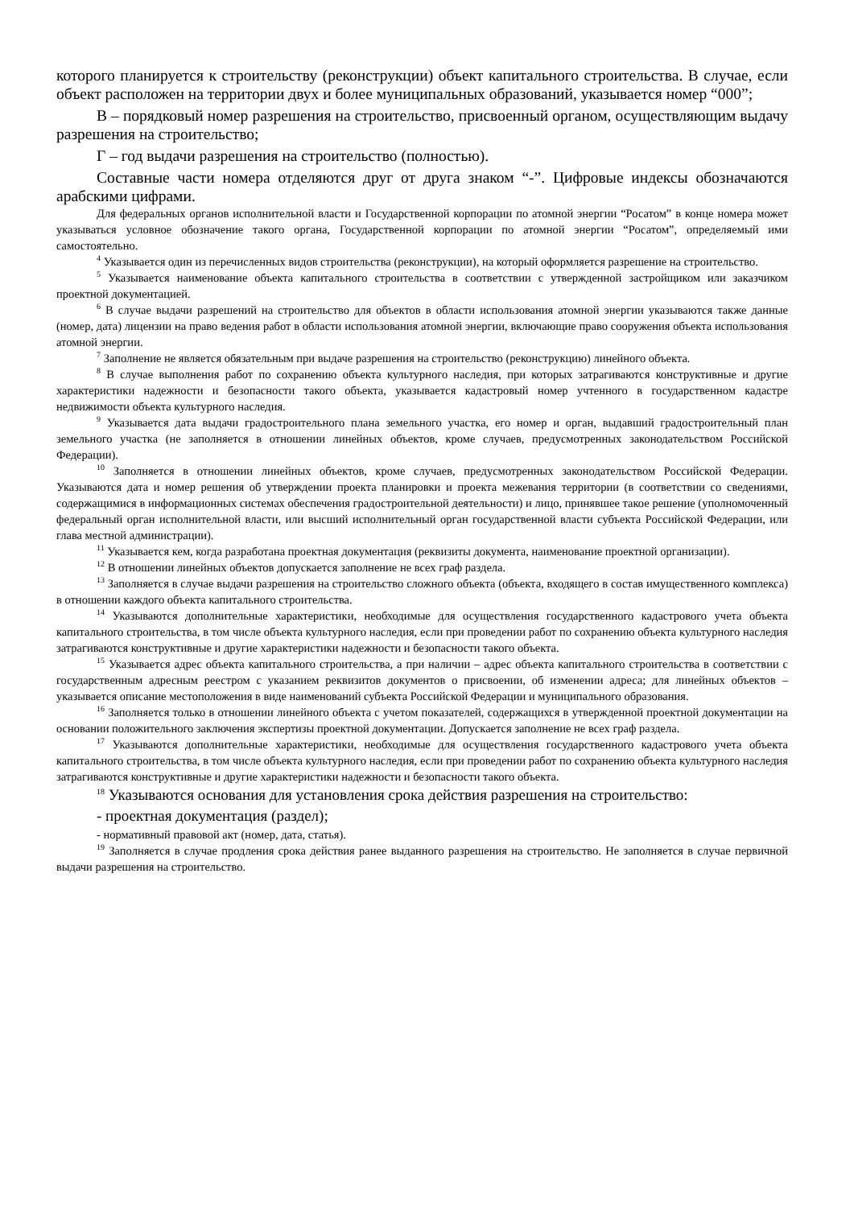которого планируется к строительству (реконструкции) объект капитального строительства. В случае, если объект расположен на территории двух и более муниципальных образований, указывается номер “000”;
В – порядковый номер разрешения на строительство, присвоенный органом, осуществляющим выдачу разрешения на строительство;
Г – год выдачи разрешения на строительство (полностью).
Составные части номера отделяются друг от друга знаком “-”. Цифровые индексы обозначаются арабскими цифрами.
Для федеральных органов исполнительной власти и Государственной корпорации по атомной энергии “Росатом” в конце номера может указываться условное обозначение такого органа, Государственной корпорации по атомной энергии “Росатом”, определяемый ими самостоятельно.
<sup>4</sup> Указывается один из перечисленных видов строительства (реконструкции), на который оформляется разрешение на строительство.
<sup>5</sup> Указывается наименование объекта капитального строительства в соответствии с утвержденной застройщиком или заказчиком проектной документацией.
<sup>6</sup> В случае выдачи разрешений на строительство для объектов в области использования атомной энергии указываются также данные (номер, дата) лицензии на право ведения работ в области использования атомной энергии, включающие право сооружения объекта использования атомной энергии.
<sup>7</sup> Заполнение не является обязательным при выдаче разрешения на строительство (реконструкцию) линейного объекта.
<sup>8</sup> В случае выполнения работ по сохранению объекта культурного наследия, при которых затрагиваются конструктивные и другие характеристики надежности и безопасности такого объекта, указывается кадастровый номер учтенного в государственном кадастре недвижимости объекта культурного наследия.
<sup>9</sup> Указывается дата выдачи градостроительного плана земельного участка, его номер и орган, выдавший градостроительный план земельного участка (не заполняется в отношении линейных объектов, кроме случаев, предусмотренных законодательством Российской Федерации).
<sup>10</sup> Заполняется в отношении линейных объектов, кроме случаев, предусмотренных законодательством Российской Федерации. Указываются дата и номер решения об утверждении проекта планировки и проекта межевания территории (в соответствии со сведениями, содержащимися в информационных системах обеспечения градостроительной деятельности) и лицо, принявшее такое решение (уполномоченный федеральный орган исполнительной власти, или высший исполнительный орган государственной власти субъекта Российской Федерации, или глава местной администрации).
<sup>11</sup> Указывается кем, когда разработана проектная документация (реквизиты документа, наименование проектной организации).
<sup>12</sup> В отношении линейных объектов допускается заполнение не всех граф раздела.
<sup>13</sup> Заполняется в случае выдачи разрешения на строительство сложного объекта (объекта, входящего в состав имущественного комплекса) в отношении каждого объекта капитального строительства.
<sup>14</sup> Указываются дополнительные характеристики, необходимые для осуществления государственного кадастрового учета объекта капитального строительства, в том числе объекта культурного наследия, если при проведении работ по сохранению объекта культурного наследия затрагиваются конструктивные и другие характеристики надежности и безопасности такого объекта.
<sup>15</sup> Указывается адрес объекта капитального строительства, а при наличии – адрес объекта капитального строительства в соответствии с государственным адресным реестром с указанием реквизитов документов о присвоении, об изменении адреса; для линейных объектов – указывается описание местоположения в виде наименований субъекта Российской Федерации и муниципального образования.
<sup>16</sup> Заполняется только в отношении линейного объекта с учетом показателей, содержащихся в утвержденной проектной документации на основании положительного заключения экспертизы проектной документации. Допускается заполнение не всех граф раздела.
<sup>17</sup> Указываются дополнительные характеристики, необходимые для осуществления государственного кадастрового учета объекта капитального строительства, в том числе объекта культурного наследия, если при проведении работ по сохранению объекта культурного наследия затрагиваются конструктивные и другие характеристики надежности и безопасности такого объекта.
<sup>18</sup> Указываются основания для установления срока действия разрешения на строительство:
- проектная документация (раздел);
- нормативный правовой акт (номер, дата, статья).
<sup>19</sup> Заполняется в случае продления срока действия ранее выданного разрешения на строительство. Не заполняется в случае первичной выдачи разрешения на строительство.